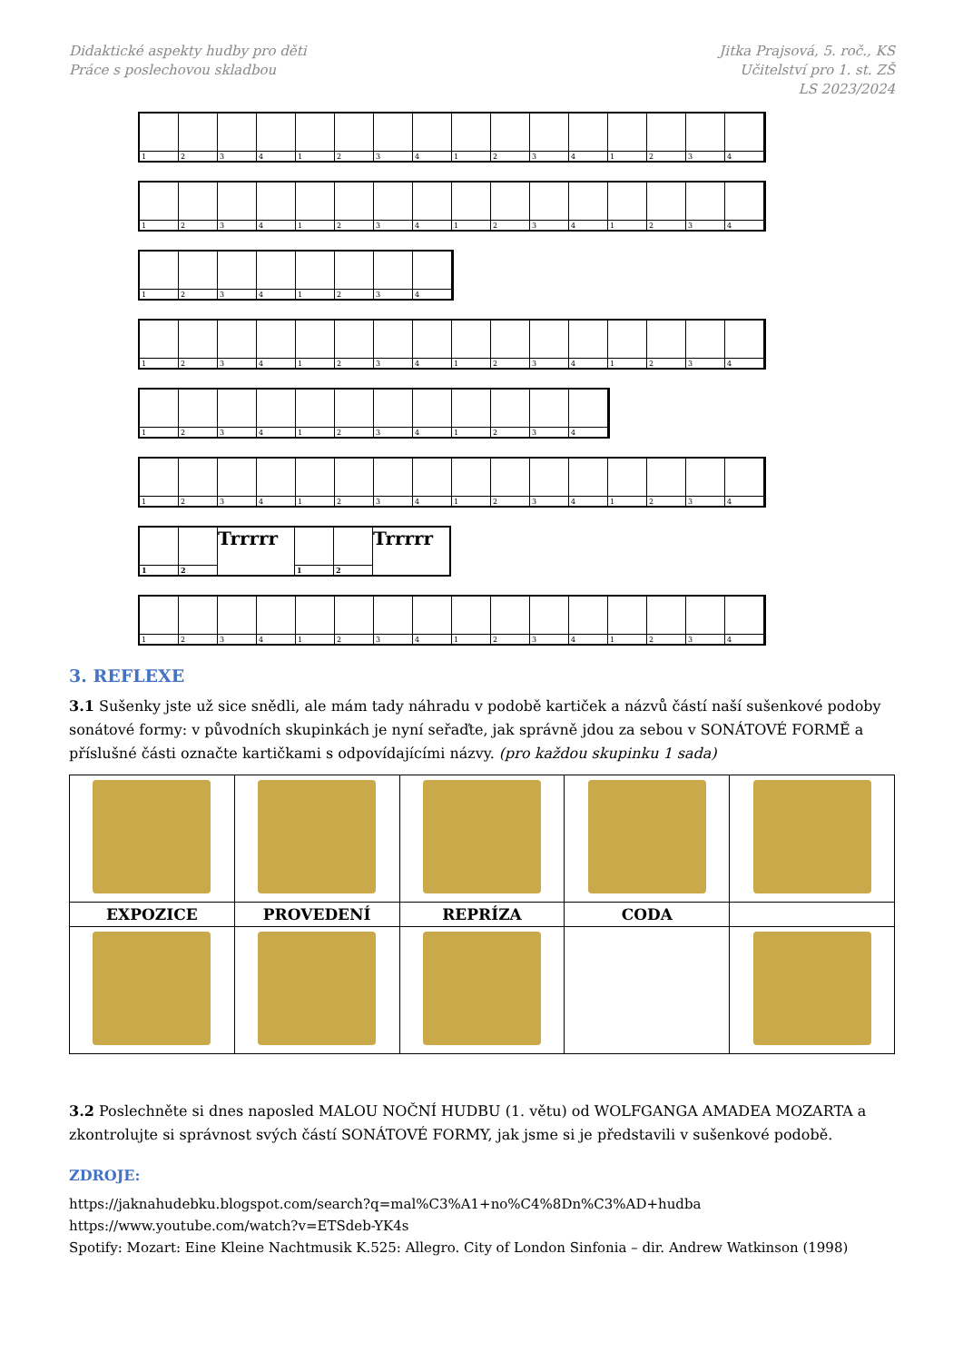Didaktické aspekty hudby pro děti
Práce s poslechovou skladbou
Jitka Prajsová, 5. roč., KS
Učitelství pro 1. st. ZŠ
LS 2023/2024
1
2
3
4
1
2
3
4
1
2
3
4
1
2
3
4
1
2
3
4
1
2
3
4
1
2
3
4
1
2
3
4
1
2
3
4
1
2
3
4
1
2
3
4
1
2
3
4
1
2
3
4
1
2
3
4
1
2
3
4
1
2
3
4
1
2
3
4
1
2
3
4
1
2
3
4
1
2
3
4
1
2
3
4
1
2
Trrrrr
1
2
Trrrrr
1
2
3
4
1
2
3
4
1
2
3
4
1
2
3
4
3. REFLEXE
3.1 Sušenky jste už sice snědli, ale mám tady náhradu v podobě kartiček a názvů částí naší sušenkové podoby sonátové formy: v původních skupinkách je nyní seřaďte, jak správně jdou za sebou v SONÁTOVÉ FORMĚ a příslušné části označte kartičkami s odpovídajícími názvy. (pro každou skupinku 1 sada)
| EXPOZICE | PROVEDENÍ | REPRÍZA | CODA | |
3.2 Poslechněte si dnes naposled MALOU NOČNÍ HUDBU (1. větu) od WOLFGANGA AMADEA MOZARTA a zkontrolujte si správnost svých částí SONÁTOVÉ FORMY, jak jsme si je představili v sušenkové podobě.
ZDROJE:
https://jaknahudebku.blogspot.com/search?q=mal%C3%A1+no%C4%8Dn%C3%AD+hudba
https://www.youtube.com/watch?v=ETSdeb-YK4s
Spotify: Mozart: Eine Kleine Nachtmusik K.525: Allegro. City of London Sinfonia – dir. Andrew Watkinson (1998)